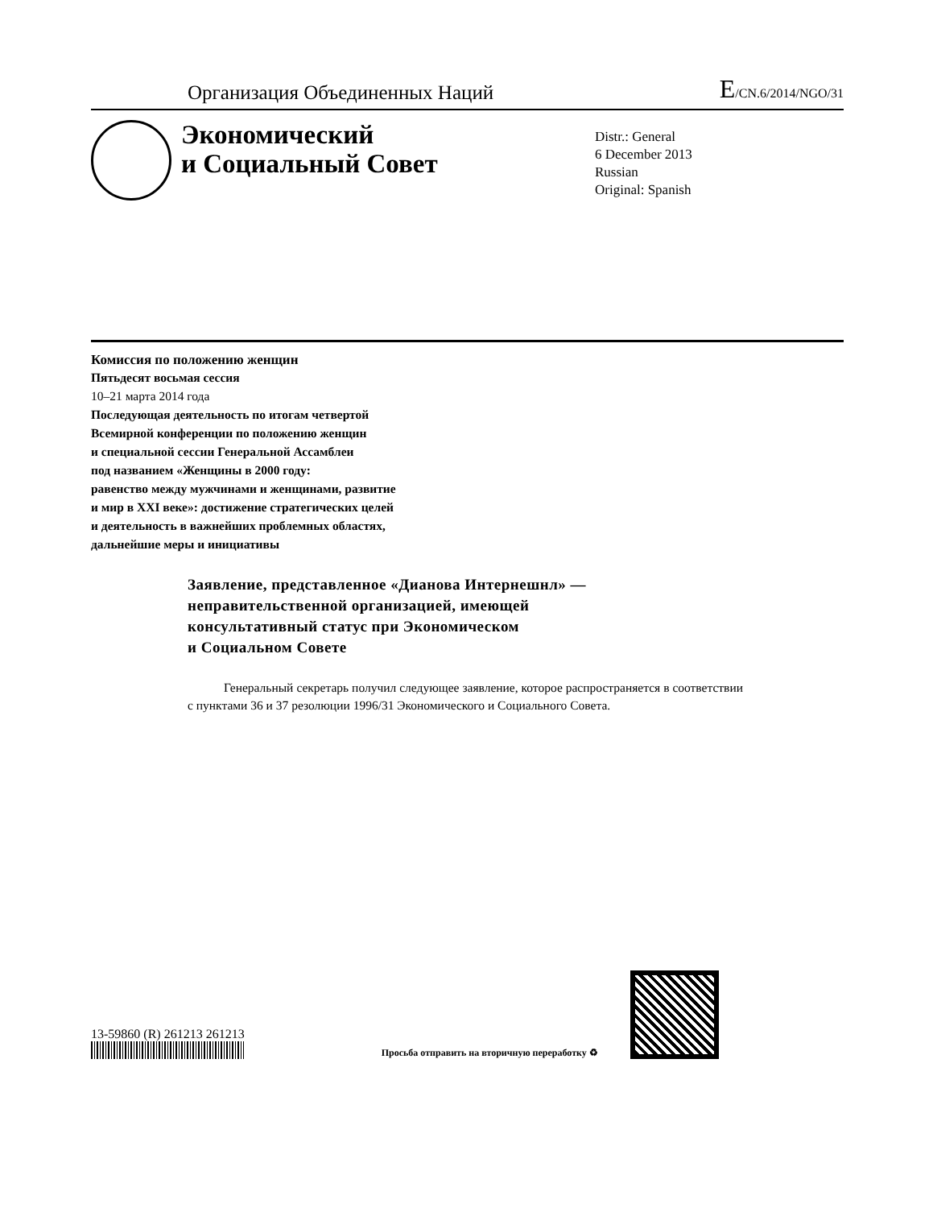Организация Объединенных Наций
E/CN.6/2014/NGO/31
Экономический
и Социальный Совет
Distr.: General
6 December 2013
Russian
Original: Spanish
Комиссия по положению женщин
Пятьдесят восьмая сессия
10–21 марта 2014 года
Последующая деятельность по итогам четвертой
Всемирной конференции по положению женщин
и специальной сессии Генеральной Ассамблеи
под названием «Женщины в 2000 году:
равенство между мужчинами и женщинами, развитие
и мир в XXI веке»: достижение стратегических целей
и деятельность в важнейших проблемных областях,
дальнейшие меры и инициативы
Заявление, представленное «Дианова Интернешнл» —
неправительственной организацией, имеющей
консультативный статус при Экономическом
и Социальном Совете
Генеральный секретарь получил следующее заявление, которое распространяется в соответствии с пунктами 36 и 37 резолюции 1996/31 Экономического и Социального Совета.
13-59860 (R) 261213 261213
Просьба отправить на вторичную переработку ♻